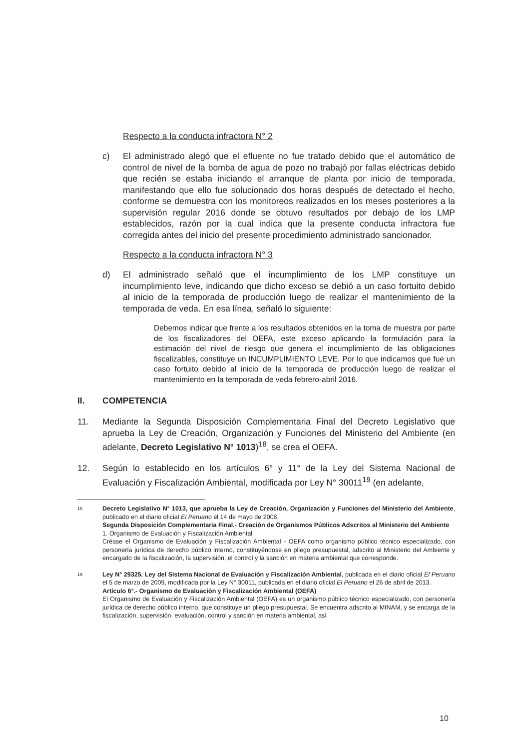Respecto a la conducta infractora N° 2
c) El administrado alegó que el efluente no fue tratado debido que el automático de control de nivel de la bomba de agua de pozo no trabajó por fallas eléctricas debido que recién se estaba iniciando el arranque de planta por inicio de temporada, manifestando que ello fue solucionado dos horas después de detectado el hecho, conforme se demuestra con los monitoreos realizados en los meses posteriores a la supervisión regular 2016 donde se obtuvo resultados por debajo de los LMP establecidos, razón por la cual indica que la presente conducta infractora fue corregida antes del inicio del presente procedimiento administrado sancionador.
Respecto a la conducta infractora N° 3
d) El administrado señaló que el incumplimiento de los LMP constituye un incumplimiento leve, indicando que dicho exceso se debió a un caso fortuito debido al inicio de la temporada de producción luego de realizar el mantenimiento de la temporada de veda. En esa línea, señaló lo siguiente:
Debemos indicar que frente a los resultados obtenidos en la toma de muestra por parte de los fiscalizadores del OEFA, este exceso aplicando la formulación para la estimación del nivel de riesgo que genera el incumplimiento de las obligaciones fiscalizables, constituye un INCUMPLIMIENTO LEVE. Por lo que indicamos que fue un caso fortuito debido al inicio de la temporada de producción luego de realizar el mantenimiento en la temporada de veda febrero-abril 2016.
II. COMPETENCIA
11. Mediante la Segunda Disposición Complementaria Final del Decreto Legislativo que aprueba la Ley de Creación, Organización y Funciones del Ministerio del Ambiente (en adelante, Decreto Legislativo N° 1013)<sup>18</sup>, se crea el OEFA.
12. Según lo establecido en los artículos 6° y 11° de la Ley del Sistema Nacional de Evaluación y Fiscalización Ambiental, modificada por Ley N° 30011<sup>19</sup> (en adelante,
18 Decreto Legislativo N° 1013, que aprueba la Ley de Creación, Organización y Funciones del Ministerio del Ambiente, publicado en el diario oficial El Peruano el 14 de mayo de 2008.
Segunda Disposición Complementaria Final.- Creación de Organismos Públicos Adscritos al Ministerio del Ambiente
1. Organismo de Evaluación y Fiscalización Ambiental
Créase el Organismo de Evaluación y Fiscalización Ambiental - OEFA como organismo público técnico especializado, con personería jurídica de derecho público interno, constituyéndose en pliego presupuestal, adscrito al Ministerio del Ambiente y encargado de la fiscalización, la supervisión, el control y la sanción en materia ambiental que corresponde.
19 Ley N° 29325, Ley del Sistema Nacional de Evaluación y Fiscalización Ambiental, publicada en el diario oficial El Peruano el 5 de marzo de 2009, modificada por la Ley N° 30011, publicada en el diario oficial El Peruano el 26 de abril de 2013.
Artículo 6°.- Organismo de Evaluación y Fiscalización Ambiental (OEFA)
El Organismo de Evaluación y Fiscalización Ambiental (OEFA) es un organismo público técnico especializado, con personería jurídica de derecho público interno, que constituye un pliego presupuestal. Se encuentra adscrito al MINAM, y se encarga de la fiscalización, supervisión, evaluación, control y sanción en materia ambiental, así
10